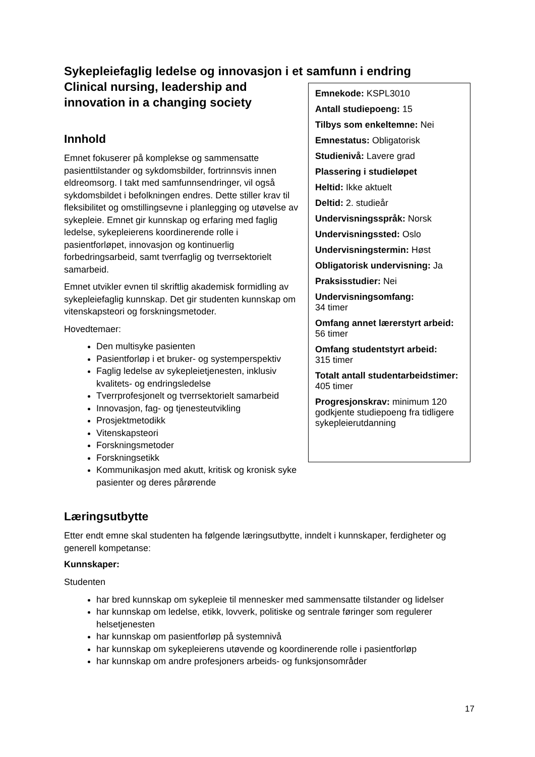Sykepleiefaglig ledelse og innovasjon i et samfunn i endring
Clinical nursing, leadership and innovation in a changing society
Innhold
Emnet fokuserer på komplekse og sammensatte pasienttilstander og sykdomsbilder, fortrinnsvis innen eldreomsorg. I takt med samfunnsendringer, vil også sykdomsbildet i befolkningen endres. Dette stiller krav til fleksibilitet og omstillingsevne i planlegging og utøvelse av sykepleie. Emnet gir kunnskap og erfaring med faglig ledelse, sykepleierens koordinerende rolle i pasientforløpet, innovasjon og kontinuerlig forbedringsarbeid, samt tverrfaglig og tverrsektorielt samarbeid.
Emnet utvikler evnen til skriftlig akademisk formidling av sykepleiefaglig kunnskap. Det gir studenten kunnskap om vitenskapsteori og forskningsmetoder.
Hovedtemaer:
Den multisyke pasienten
Pasientforløp i et bruker- og systemperspektiv
Faglig ledelse av sykepleietjenesten, inklusiv kvalitets- og endringsledelse
Tverrprofesjonelt og tverrsektorielt samarbeid
Innovasjon, fag- og tjenesteutvikling
Prosjektmetodikk
Vitenskapsteori
Forskningsmetoder
Forskningsetikk
Kommunikasjon med akutt, kritisk og kronisk syke pasienter og deres pårørende
Emnekode: KSPL3010
Antall studiepoeng: 15
Tilbys som enkeltemne: Nei
Emnestatus: Obligatorisk
Studienivå: Lavere grad
Plassering i studieløpet
Heltid: Ikke aktuelt
Deltid: 2. studieår
Undervisningsspråk: Norsk
Undervisningssted: Oslo
Undervisningstermin: Høst
Obligatorisk undervisning: Ja
Praksisstudier: Nei
Undervisningsomfang:
34 timer
Omfang annet lærerstyrt arbeid:
56 timer
Omfang studentstyrt arbeid:
315 timer
Totalt antall studentarbeidstimer:
405 timer
Progresjonskrav: minimum 120 godkjente studiepoeng fra tidligere sykepleierutdanning
Læringsutbytte
Etter endt emne skal studenten ha følgende læringsutbytte, inndelt i kunnskaper, ferdigheter og generell kompetanse:
Kunnskaper:
Studenten
har bred kunnskap om sykepleie til mennesker med sammensatte tilstander og lidelser
har kunnskap om ledelse, etikk, lovverk, politiske og sentrale føringer som regulerer helsetjenesten
har kunnskap om pasientforløp på systemnivå
har kunnskap om sykepleierens utøvende og koordinerende rolle i pasientforløp
har kunnskap om andre profesjoners arbeids- og funksjonsområder
17